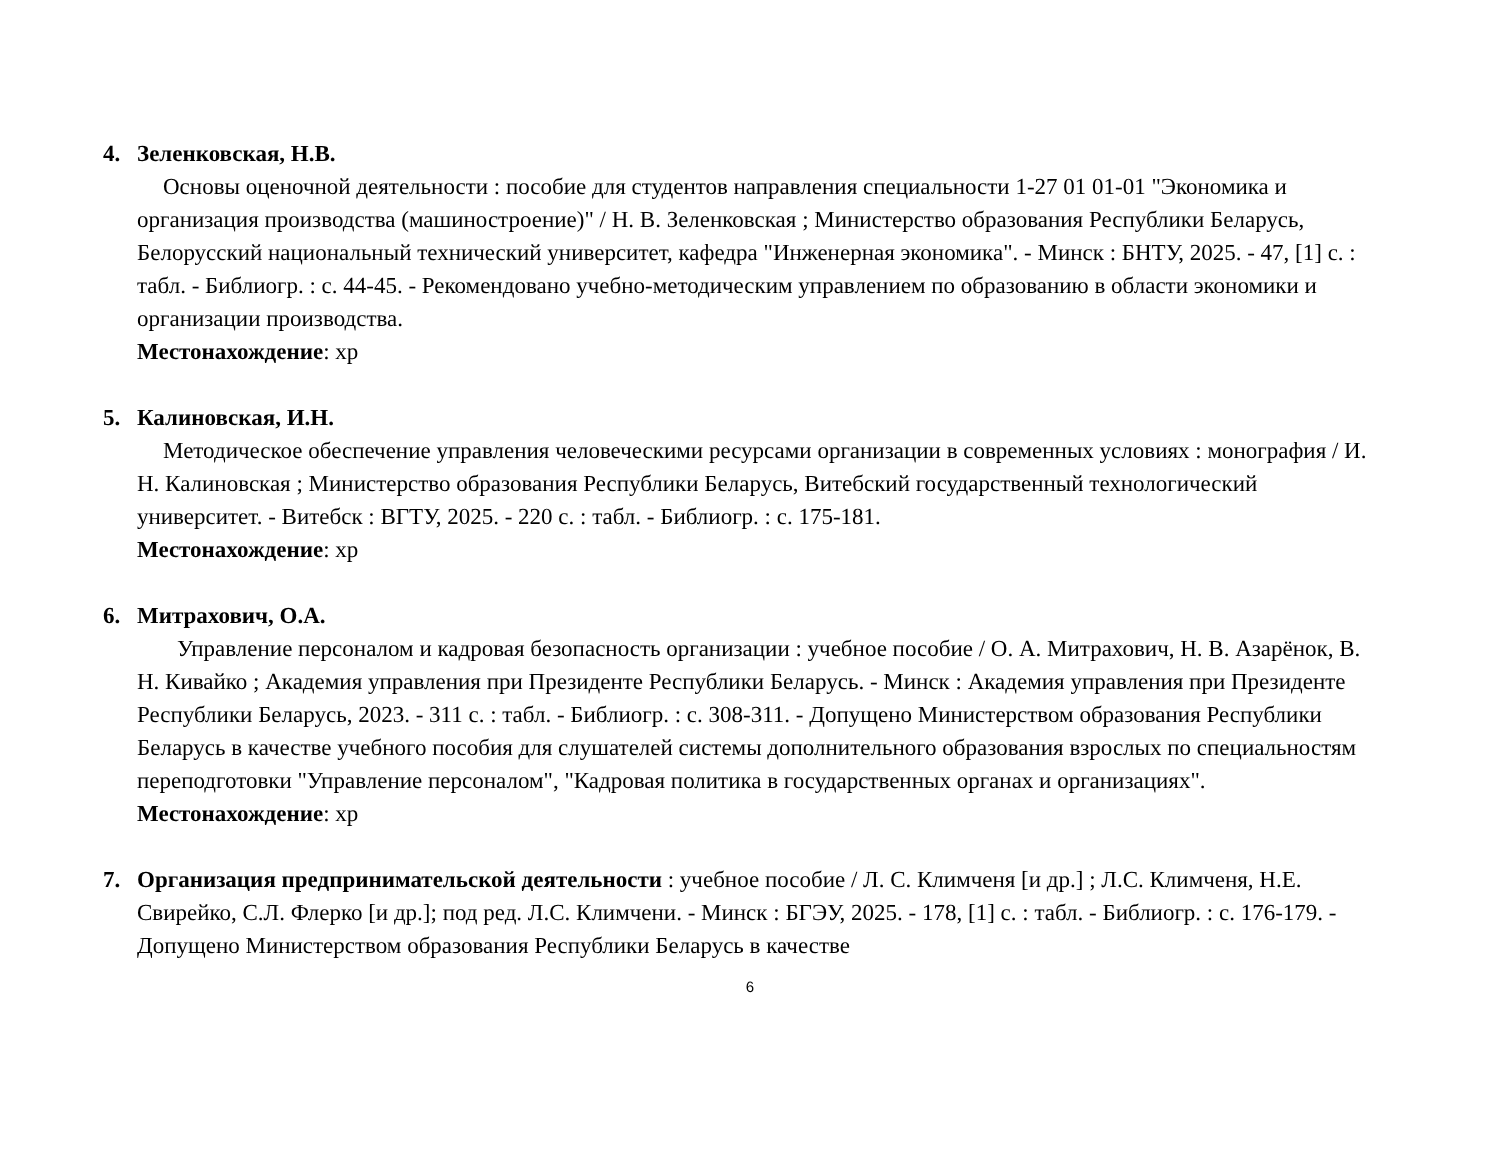4. Зеленковская, Н.В.
Основы оценочной деятельности : пособие для студентов направления специальности 1-27 01 01-01 "Экономика и организация производства (машиностроение)" / Н. В. Зеленковская ; Министерство образования Республики Беларусь, Белорусский национальный технический университет, кафедра "Инженерная экономика". - Минск : БНТУ, 2025. - 47, [1] с. : табл. - Библиогр. : с. 44-45. - Рекомендовано учебно-методическим управлением по образованию в области экономики и организации производства.
Местонахождение: хр
5. Калиновская, И.Н.
Методическое обеспечение управления человеческими ресурсами организации в современных условиях : монография / И. Н. Калиновская ; Министерство образования Республики Беларусь, Витебский государственный технологический университет. - Витебск : ВГТУ, 2025. - 220 с. : табл. - Библиогр. : с. 175-181.
Местонахождение: хр
6. Митрахович, О.А.
Управление персоналом и кадровая безопасность организации : учебное пособие / О. А. Митрахович, Н. В. Азарёнок, В. Н. Кивайко ; Академия управления при Президенте Республики Беларусь. - Минск : Академия управления при Президенте Республики Беларусь, 2023. - 311 с. : табл. - Библиогр. : с. 308-311. - Допущено Министерством образования Республики Беларусь в качестве учебного пособия для слушателей системы дополнительного образования взрослых по специальностям переподготовки "Управление персоналом", "Кадровая политика в государственных органах и организациях".
Местонахождение: хр
7. Организация предпринимательской деятельности : учебное пособие / Л. С. Климченя [и др.] ; Л.С. Климченя, Н.Е. Свирейко, С.Л. Флерко [и др.]; под ред. Л.С. Климчени. - Минск : БГЭУ, 2025. - 178, [1] с. : табл. - Библиогр. : с. 176-179. - Допущено Министерством образования Республики Беларусь в качестве
6